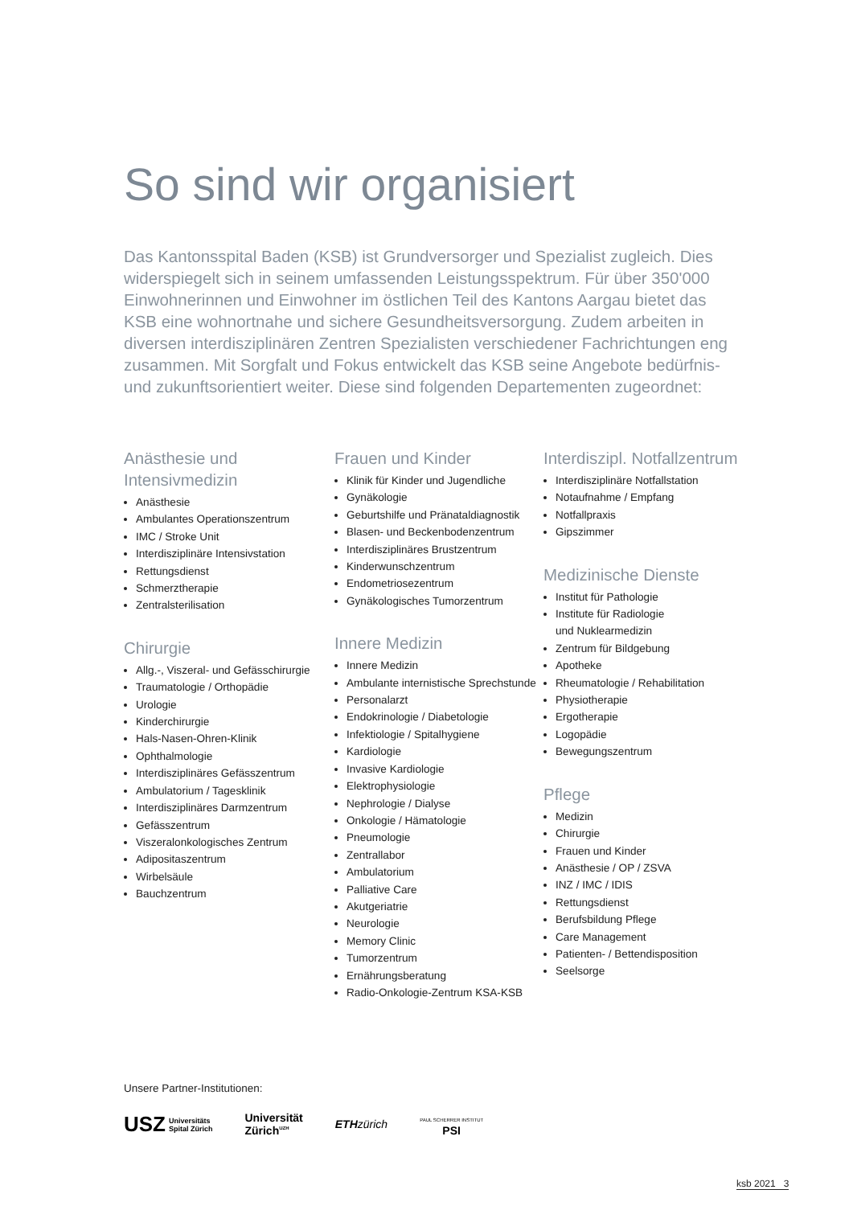So sind wir organisiert
Das Kantonsspital Baden (KSB) ist Grundversorger und Spezialist zugleich. Dies widerspiegelt sich in seinem umfassenden Leistungsspektrum. Für über 350'000 Einwohnerinnen und Einwohner im östlichen Teil des Kantons Aargau bietet das KSB eine wohnortnahe und sichere Gesundheitsversorgung. Zudem arbeiten in diversen interdisziplinären Zentren Spezialisten verschiedener Fachrichtungen eng zusammen. Mit Sorgfalt und Fokus entwickelt das KSB seine Angebote bedürfnis- und zukunftsorientiert weiter. Diese sind folgenden Departementen zugeordnet:
Anästhesie und Intensivmedizin
Anästhesie
Ambulantes Operationszentrum
IMC / Stroke Unit
Interdisziplinäre Intensivstation
Rettungsdienst
Schmerztherapie
Zentralsterilisation
Chirurgie
Allg.-, Viszeral- und Gefässchirurgie
Traumatologie / Orthopädie
Urologie
Kinderchirurgie
Hals-Nasen-Ohren-Klinik
Ophthalmologie
Interdisziplinäres Gefässzentrum
Ambulatorium / Tagesklinik
Interdisziplinäres Darmzentrum
Gefässzentrum
Viszeralonkologisches Zentrum
Adipositaszentrum
Wirbelsäule
Bauchzentrum
Frauen und Kinder
Klinik für Kinder und Jugendliche
Gynäkologie
Geburtshilfe und Pränataldiagnostik
Blasen- und Beckenbodenzentrum
Interdisziplinäres Brustzentrum
Kinderwunschzentrum
Endometriosezentrum
Gynäkologisches Tumorzentrum
Innere Medizin
Innere Medizin
Ambulante internistische Sprechstunde
Personalarzt
Endokrinologie / Diabetologie
Infektiologie / Spitalhygiene
Kardiologie
Invasive Kardiologie
Elektrophysiologie
Nephrologie / Dialyse
Onkologie / Hämatologie
Pneumologie
Zentrallabor
Ambulatorium
Palliative Care
Akutgeriatrie
Neurologie
Memory Clinic
Tumorzentrum
Ernährungsberatung
Radio-Onkologie-Zentrum KSA-KSB
Interdiszipl. Notfallzentrum
Interdisziplinäre Notfallstation
Notaufnahme / Empfang
Notfallpraxis
Gipszimmer
Medizinische Dienste
Institut für Pathologie
Institute für Radiologie
und Nuklearmedizin
Zentrum für Bildgebung
Apotheke
Rheumatologie / Rehabilitation
Physiotherapie
Ergotherapie
Logopädie
Bewegungszentrum
Pflege
Medizin
Chirurgie
Frauen und Kinder
Anästhesie / OP / ZSVA
INZ / IMC / IDIS
Rettungsdienst
Berufsbildung Pflege
Care Management
Patienten- / Bettendisposition
Seelsorge
Unsere Partner-Institutionen:
USZ Universitäts
Spital Zürich
Universität
Zürich<sup>UZH</sup>
ETH zürich
PAUL SCHERRER INSTITUT
PSI
ksb 2021 3